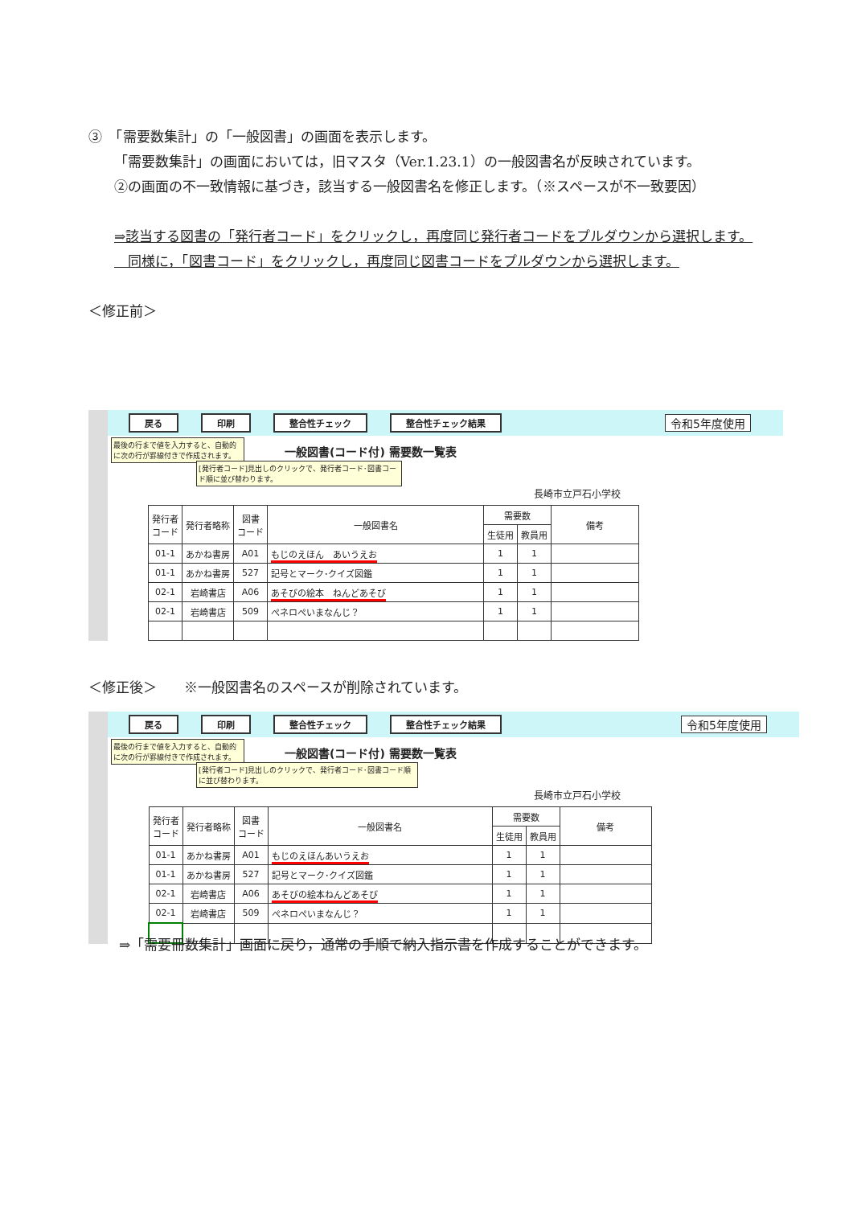③　「需要数集計」の「一般図書」の画面を表示します。
「需要数集計」の画面においては，旧マスタ（Ver.1.23.1）の一般図書名が反映されています。
②の画面の不一致情報に基づき，該当する一般図書名を修正します。（※スペースが不一致要因）
⇒該当する図書の「発行者コード」をクリックし，再度同じ発行者コードをプルダウンから選択します。
　同様に，「図書コード」をクリックし，再度同じ図書コードをプルダウンから選択します。
＜修正前＞
戻る 印刷 整合性チェック 整合性チェック結果 令和5年度使用
最後の行まで値を入力すると、自動的に次の行が罫線付きで作成されます。
一般図書(コード付) 需要数一覧表
[発行者コード]見出しのクリックで、発行者コード･図書コード順に並び替わります。
長崎市立戸石小学校
| 発行者 コード | 発行者略称 | 図書 コード | 一般図書名 | 需要数 | | 備考 |
| --- | --- | --- | --- | --- | --- | --- |
| | | | | 生徒用 | 教員用 | |
| 01-1 | あかね書房 | A01 | もじのえほん あいうえお | 1 | 1 | |
| 01-1 | あかね書房 | 527 | 記号とマーク･クイズ図鑑 | 1 | 1 | |
| 02-1 | 岩崎書店 | A06 | あそびの絵本 ねんどあそび | 1 | 1 | |
| 02-1 | 岩崎書店 | 509 | ぺネロぺいまなんじ？ | 1 | 1 | |
＜修正後＞　　※一般図書名のスペースが削除されています。
戻る 印刷 整合性チェック 整合性チェック結果 令和5年度使用
最後の行まで値を入力すると、自動的に次の行が罫線付きで作成されます。
一般図書(コード付) 需要数一覧表
[発行者コード]見出しのクリックで、発行者コード･図書コード順に並び替わります。
長崎市立戸石小学校
| 発行者 コード | 発行者略称 | 図書 コード | 一般図書名 | 需要数 | | 備考 |
| --- | --- | --- | --- | --- | --- | --- |
| | | | | 生徒用 | 教員用 | |
| 01-1 | あかね書房 | A01 | もじのえほんあいうえお | 1 | 1 | |
| 01-1 | あかね書房 | 527 | 記号とマーク･クイズ図鑑 | 1 | 1 | |
| 02-1 | 岩崎書店 | A06 | あそびの絵本ねんどあそび | 1 | 1 | |
| 02-1 | 岩崎書店 | 509 | ぺネロぺいまなんじ？ | 1 | 1 | |
⇒「需要冊数集計」画面に戻り，通常の手順で納入指示書を作成することができます。